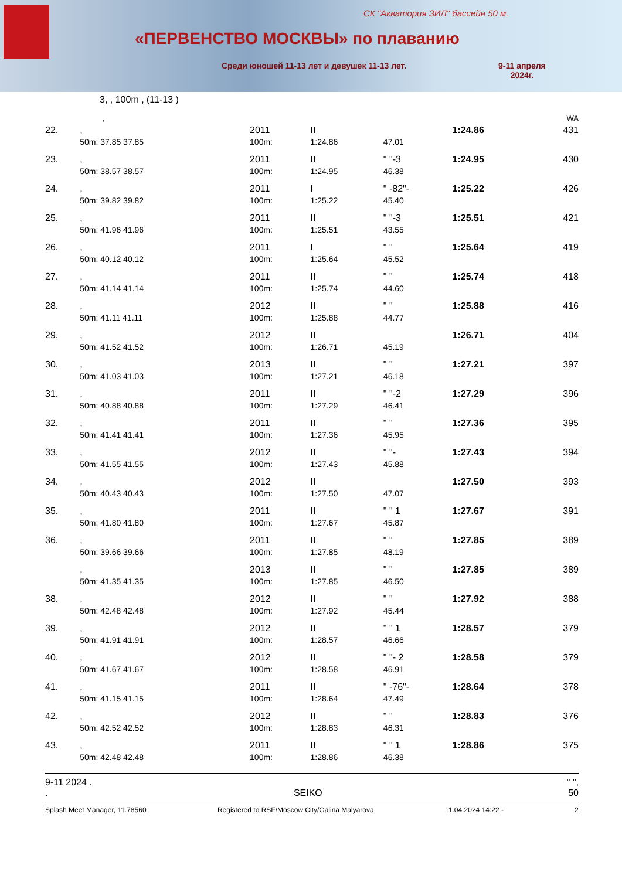СК "Акватория ЗИЛ" бассейн 50 м.
«ПЕРВЕНСТВО МОСКВЫ» по плаванию
Среди юношей 11-13 лет и девушек 11-13 лет.
9-11 апреля
2024г.
3, , 100m , (11-13 )
| , | | | | | | | WA |
| 22. | , | 2011 | II | | | 1:24.86 | 431 |
| | 50m: 37.85 37.85 | 100m: | 1:24.86 | 47.01 | | | |
| 23. | , | 2011 | II | " "-3 | | 1:24.95 | 430 |
| | 50m: 38.57 38.57 | 100m: | 1:24.95 | 46.38 | | | |
| 24. | , | 2011 | I | " -82"- | | 1:25.22 | 426 |
| | 50m: 39.82 39.82 | 100m: | 1:25.22 | 45.40 | | | |
| 25. | , | 2011 | II | " "-3 | | 1:25.51 | 421 |
| | 50m: 41.96 41.96 | 100m: | 1:25.51 | 43.55 | | | |
| 26. | , | 2011 | I | " " | | 1:25.64 | 419 |
| | 50m: 40.12 40.12 | 100m: | 1:25.64 | 45.52 | | | |
| 27. | , | 2011 | II | " " | | 1:25.74 | 418 |
| | 50m: 41.14 41.14 | 100m: | 1:25.74 | 44.60 | | | |
| 28. | , | 2012 | II | " " | | 1:25.88 | 416 |
| | 50m: 41.11 41.11 | 100m: | 1:25.88 | 44.77 | | | |
| 29. | , | 2012 | II | | | 1:26.71 | 404 |
| | 50m: 41.52 41.52 | 100m: | 1:26.71 | 45.19 | | | |
| 30. | , | 2013 | II | " " | | 1:27.21 | 397 |
| | 50m: 41.03 41.03 | 100m: | 1:27.21 | 46.18 | | | |
| 31. | , | 2011 | II | " "-2 | | 1:27.29 | 396 |
| | 50m: 40.88 40.88 | 100m: | 1:27.29 | 46.41 | | | |
| 32. | , | 2011 | II | " " | | 1:27.36 | 395 |
| | 50m: 41.41 41.41 | 100m: | 1:27.36 | 45.95 | | | |
| 33. | , | 2012 | II | " "- | | 1:27.43 | 394 |
| | 50m: 41.55 41.55 | 100m: | 1:27.43 | 45.88 | | | |
| 34. | , | 2012 | II | | | 1:27.50 | 393 |
| | 50m: 40.43 40.43 | 100m: | 1:27.50 | 47.07 | | | |
| 35. | , | 2011 | II | " " 1 | | 1:27.67 | 391 |
| | 50m: 41.80 41.80 | 100m: | 1:27.67 | 45.87 | | | |
| 36. | , | 2011 | II | " " | | 1:27.85 | 389 |
| | 50m: 39.66 39.66 | 100m: | 1:27.85 | 48.19 | | | |
| | , | 2013 | II | " " | | 1:27.85 | 389 |
| | 50m: 41.35 41.35 | 100m: | 1:27.85 | 46.50 | | | |
| 38. | , | 2012 | II | " " | | 1:27.92 | 388 |
| | 50m: 42.48 42.48 | 100m: | 1:27.92 | 45.44 | | | |
| 39. | , | 2012 | II | " " 1 | | 1:28.57 | 379 |
| | 50m: 41.91 41.91 | 100m: | 1:28.57 | 46.66 | | | |
| 40. | , | 2012 | II | " "- 2 | | 1:28.58 | 379 |
| | 50m: 41.67 41.67 | 100m: | 1:28.58 | 46.91 | | | |
| 41. | , | 2011 | II | " -76"- | | 1:28.64 | 378 |
| | 50m: 41.15 41.15 | 100m: | 1:28.64 | 47.49 | | | |
| 42. | , | 2012 | II | " " | | 1:28.83 | 376 |
| | 50m: 42.52 42.52 | 100m: | 1:28.83 | 46.31 | | | |
| 43. | , | 2011 | II | " " 1 | | 1:28.86 | 375 |
| | 50m: 42.48 42.48 | 100m: | 1:28.86 | 46.38 | | | |
9-11 2024 . " ",
. SEIKO 50
Splash Meet Manager, 11.78560 Registered to RSF/Moscow City/Galina Malyarova 11.04.2024 14:22 - 2